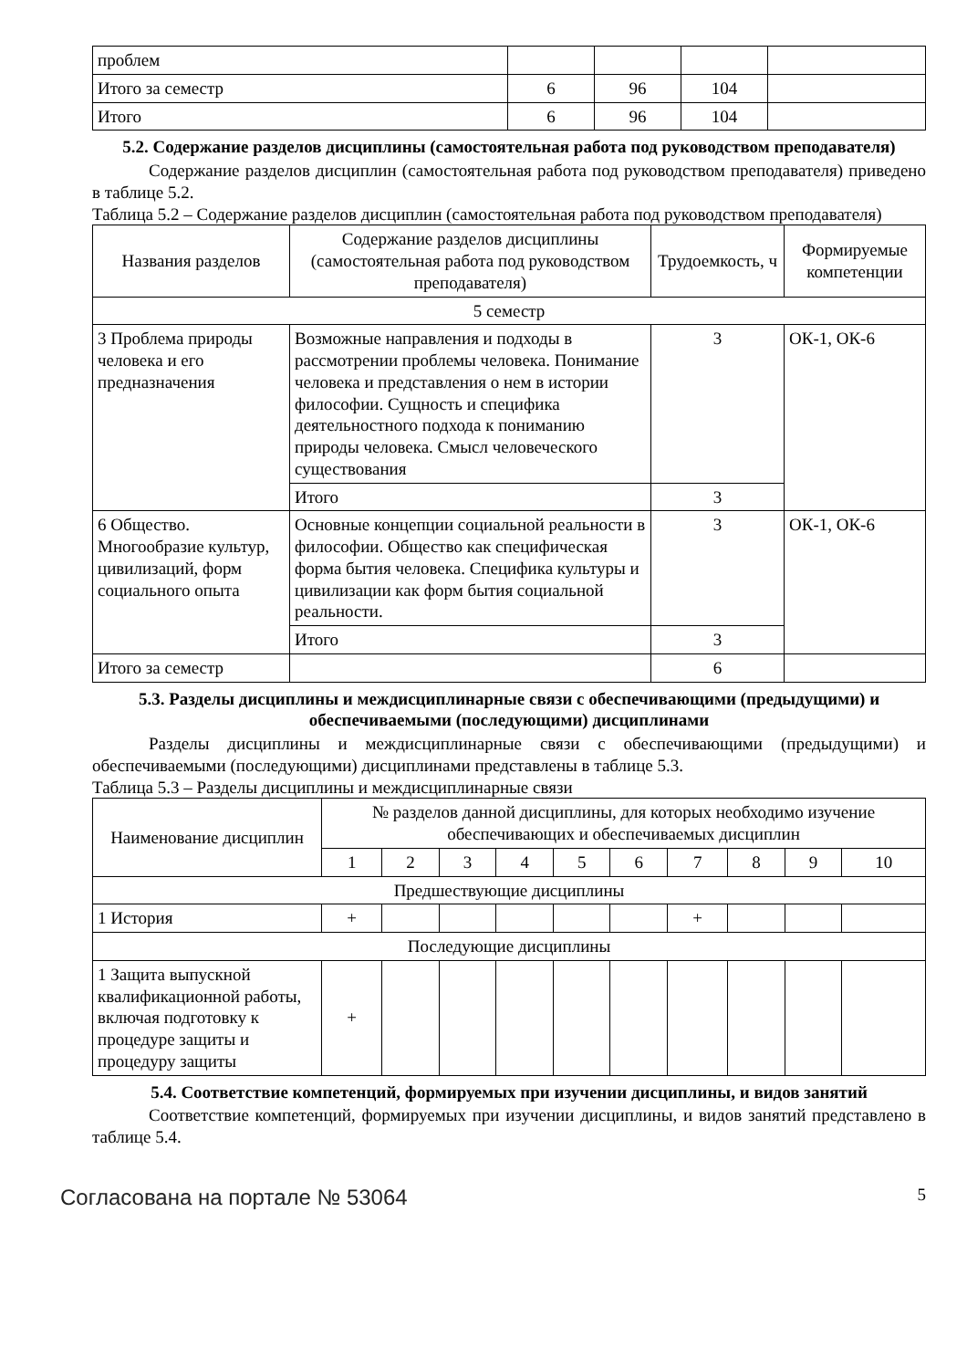| проблем | | | | |
| Итого за семестр | 6 | 96 | 104 | |
| Итого | 6 | 96 | 104 | |
5.2. Содержание разделов дисциплины (самостоятельная работа под руководством преподавателя)
Содержание разделов дисциплин (самостоятельная работа под руководством преподавателя) приведено в таблице 5.2.
Таблица 5.2 – Содержание разделов дисциплин (самостоятельная работа под руководством преподавателя)
| Названия разделов | Содержание разделов дисциплины (самостоятельная работа под руководством преподавателя) | Трудоемкость, ч | Формируемые компетенции |
| --- | --- | --- | --- |
| 5 семестр | | | |
| 3 Проблема природы человека и его предназначения | Возможные направления и подходы в рассмотрении проблемы человека. Понимание человека и представления о нем в истории философии. Сущность и специфика деятельностного подхода к пониманию природы человека. Смысл человеческого существования | 3 | ОК-1, ОК-6 |
| | Итого | 3 | |
| 6 Общество. Многообразие культур, цивилизаций, форм социального опыта | Основные концепции социальной реальности в философии. Общество как специфическая форма бытия человека. Специфика культуры и цивилизации как форм бытия социальной реальности. | 3 | ОК-1, ОК-6 |
| | Итого | 3 | |
| Итого за семестр | | 6 | |
5.3. Разделы дисциплины и междисциплинарные связи с обеспечивающими (предыдущими) и обеспечиваемыми (последующими) дисциплинами
Разделы дисциплины и междисциплинарные связи с обеспечивающими (предыдущими) и обеспечиваемыми (последующими) дисциплинами представлены в таблице 5.3.
Таблица 5.3 – Разделы дисциплины и междисциплинарные связи
| Наименование дисциплин | № разделов данной дисциплины, для которых необходимо изучение обеспечивающих и обеспечиваемых дисциплин | | | | | | | | | |
| --- | --- | --- | --- | --- | --- | --- | --- | --- | --- | --- |
| | 1 | 2 | 3 | 4 | 5 | 6 | 7 | 8 | 9 | 10 |
| Предшествующие дисциплины | | | | | | | | | | |
| 1 История | + | | | | | | + | | | |
| Последующие дисциплины | | | | | | | | | | |
| 1 Защита выпускной квалификационной работы, включая подготовку к процедуре защиты и процедуру защиты | + | | | | | | | | | |
5.4. Соответствие компетенций, формируемых при изучении дисциплины, и видов занятий
Соответствие компетенций, формируемых при изучении дисциплины, и видов занятий представлено в таблице 5.4.
Согласована на портале № 53064 5